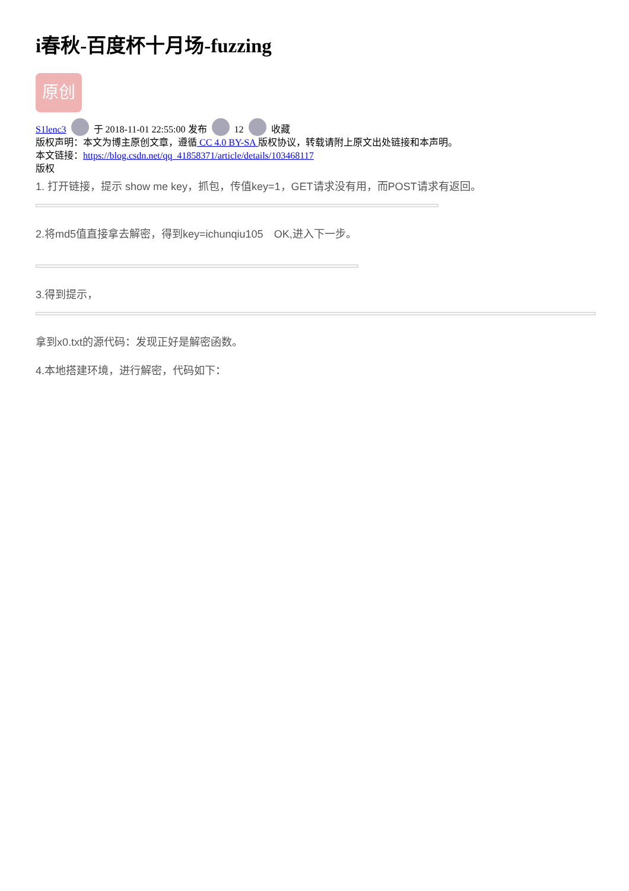i春秋-百度杯十月场-fuzzing
原创
S1lenc3 于 2018-11-01 22:55:00 发布 12 收藏
版权声明：本文为博主原创文章，遵循 CC 4.0 BY-SA 版权协议，转载请附上原文出处链接和本声明。
本文链接：https://blog.csdn.net/qq_41858371/article/details/103468117
版权
1. 打开链接，提示 show me key，抓包，传值key=1，GET请求没有用，而POST请求有返回。
2.将md5值直接拿去解密，得到key=ichunqiu105　OK,进入下一步。
3.得到提示，
拿到x0.txt的源代码：发现正好是解密函数。
4.本地搭建环境，进行解密，代码如下：